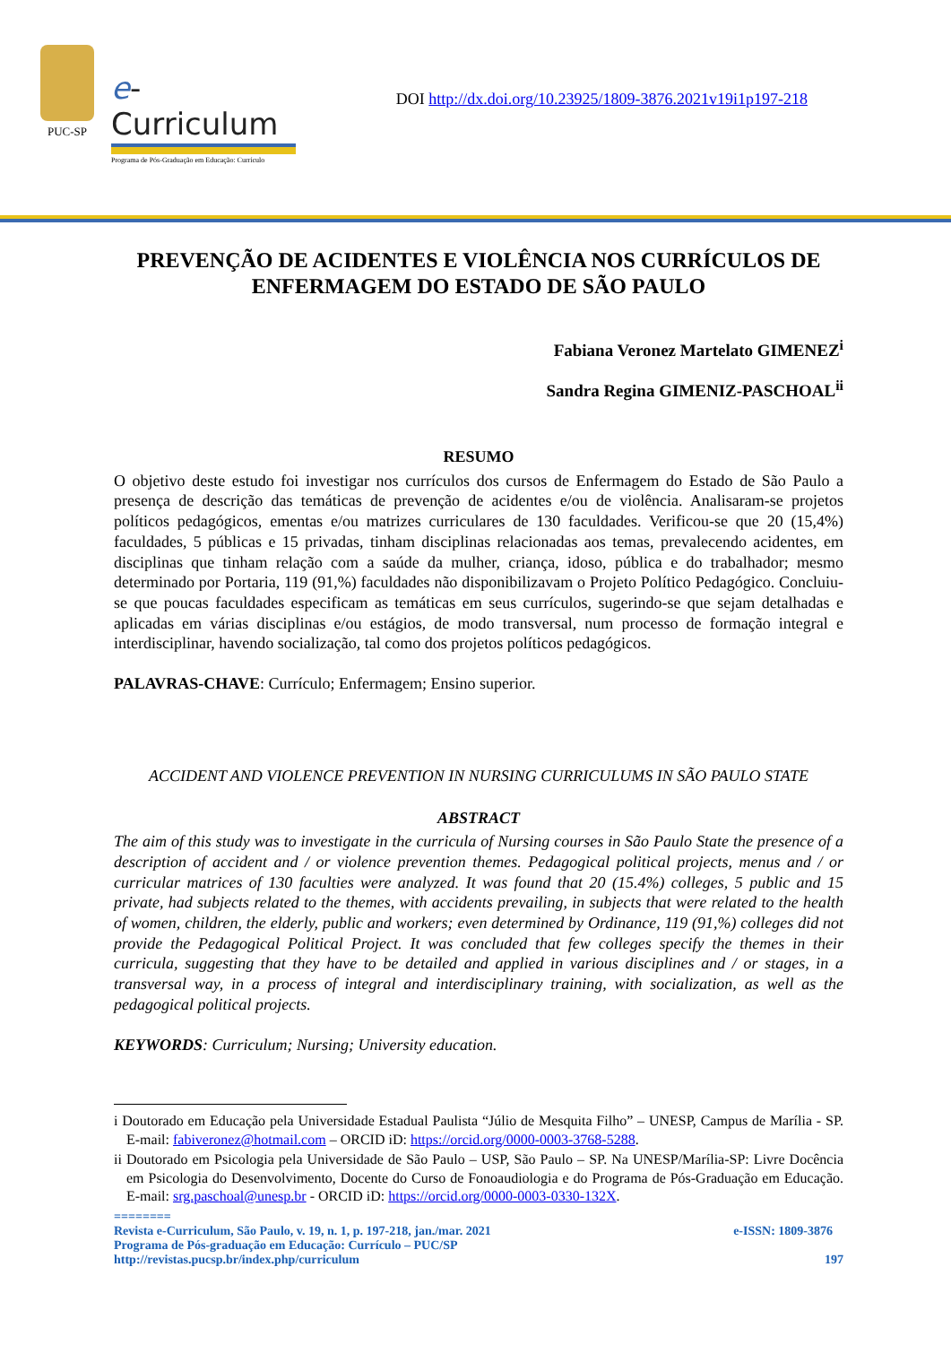PUC-SP
e-Curriculum
Programa de Pós-Graduação em Educação: Currículo
DOI http://dx.doi.org/10.23925/1809-3876.2021v19i1p197-218
PREVENÇÃO DE ACIDENTES E VIOLÊNCIA NOS CURRÍCULOS DE ENFERMAGEM DO ESTADO DE SÃO PAULO
Fabiana Veronez Martelato GIMENEZ<sup>i</sup>
Sandra Regina GIMENIZ-PASCHOAL<sup>ii</sup>
RESUMO
O objetivo deste estudo foi investigar nos currículos dos cursos de Enfermagem do Estado de São Paulo a presença de descrição das temáticas de prevenção de acidentes e/ou de violência. Analisaram-se projetos políticos pedagógicos, ementas e/ou matrizes curriculares de 130 faculdades. Verificou-se que 20 (15,4%) faculdades, 5 públicas e 15 privadas, tinham disciplinas relacionadas aos temas, prevalecendo acidentes, em disciplinas que tinham relação com a saúde da mulher, criança, idoso, pública e do trabalhador; mesmo determinado por Portaria, 119 (91,%) faculdades não disponibilizavam o Projeto Político Pedagógico. Concluiu-se que poucas faculdades especificam as temáticas em seus currículos, sugerindo-se que sejam detalhadas e aplicadas em várias disciplinas e/ou estágios, de modo transversal, num processo de formação integral e interdisciplinar, havendo socialização, tal como dos projetos políticos pedagógicos.
PALAVRAS-CHAVE: Currículo; Enfermagem; Ensino superior.
ACCIDENT AND VIOLENCE PREVENTION IN NURSING CURRICULUMS IN SÃO PAULO STATE
ABSTRACT
The aim of this study was to investigate in the curricula of Nursing courses in São Paulo State the presence of a description of accident and / or violence prevention themes. Pedagogical political projects, menus and / or curricular matrices of 130 faculties were analyzed. It was found that 20 (15.4%) colleges, 5 public and 15 private, had subjects related to the themes, with accidents prevailing, in subjects that were related to the health of women, children, the elderly, public and workers; even determined by Ordinance, 119 (91,%) colleges did not provide the Pedagogical Political Project. It was concluded that few colleges specify the themes in their curricula, suggesting that they have to be detailed and applied in various disciplines and / or stages, in a transversal way, in a process of integral and interdisciplinary training, with socialization, as well as the pedagogical political projects.
KEYWORDS: Curriculum; Nursing; University education.
i Doutorado em Educação pela Universidade Estadual Paulista “Júlio de Mesquita Filho” – UNESP, Campus de Marília - SP. E-mail: fabiveronez@hotmail.com – ORCID iD: https://orcid.org/0000-0003-3768-5288.
ii Doutorado em Psicologia pela Universidade de São Paulo – USP, São Paulo – SP. Na UNESP/Marília-SP: Livre Docência em Psicologia do Desenvolvimento, Docente do Curso de Fonoaudiologia e do Programa de Pós-Graduação em Educação. E-mail: srg.paschoal@unesp.br - ORCID iD: https://orcid.org/0000-0003-0330-132X.
========
Revista e-Curriculum, São Paulo, v. 19, n. 1, p. 197-218, jan./mar. 2021 e-ISSN: 1809-3876
Programa de Pós-graduação em Educação: Currículo – PUC/SP
http://revistas.pucsp.br/index.php/curriculum 197